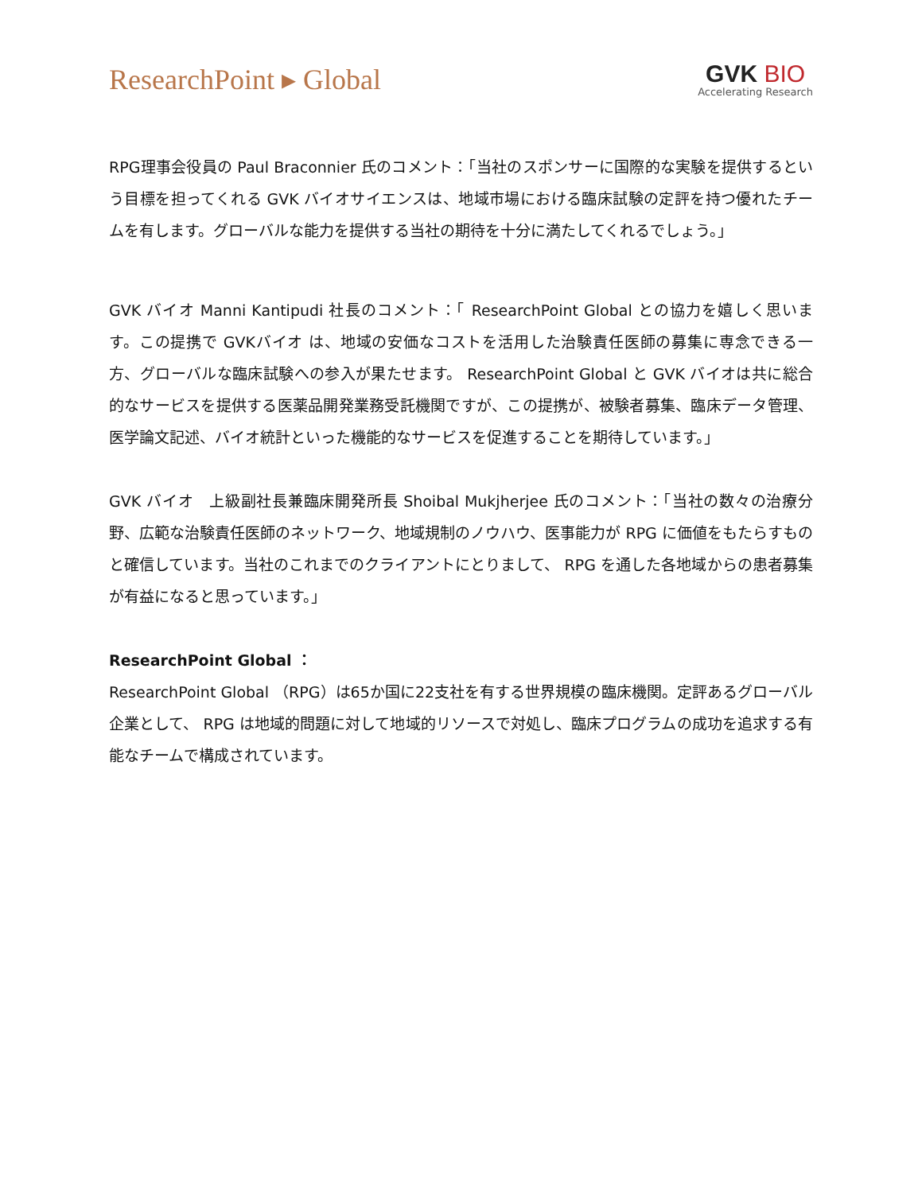ResearchPoint ▸ Global
GVK BIO
Accelerating Research
RPG理事会役員の Paul Braconnier 氏のコメント：「当社のスポンサーに国際的な実験を提供するという目標を担ってくれる GVK バイオサイエンスは、地域市場における臨床試験の定評を持つ優れたチームを有します。グローバルな能力を提供する当社の期待を十分に満たしてくれるでしょう。」
GVK バイオ Manni Kantipudi 社長のコメント：「 ResearchPoint Global との協力を嬉しく思います。この提携で GVKバイオ は、地域の安価なコストを活用した治験責任医師の募集に専念できる一方、グローバルな臨床試験への参入が果たせます。 ResearchPoint Global と GVK バイオは共に総合的なサービスを提供する医薬品開発業務受託機関ですが、この提携が、被験者募集、臨床データ管理、医学論文記述、バイオ統計といった機能的なサービスを促進することを期待しています。」
GVK バイオ　上級副社長兼臨床開発所長 Shoibal Mukjherjee 氏のコメント：「当社の数々の治療分野、広範な治験責任医師のネットワーク、地域規制のノウハウ、医事能力が RPG に価値をもたらすものと確信しています。当社のこれまでのクライアントにとりまして、 RPG を通した各地域からの患者募集が有益になると思っています。」
ResearchPoint Global ：
ResearchPoint Global （RPG）は65か国に22支社を有する世界規模の臨床機関。定評あるグローバル企業として、 RPG は地域的問題に対して地域的リソースで対処し、臨床プログラムの成功を追求する有能なチームで構成されています。